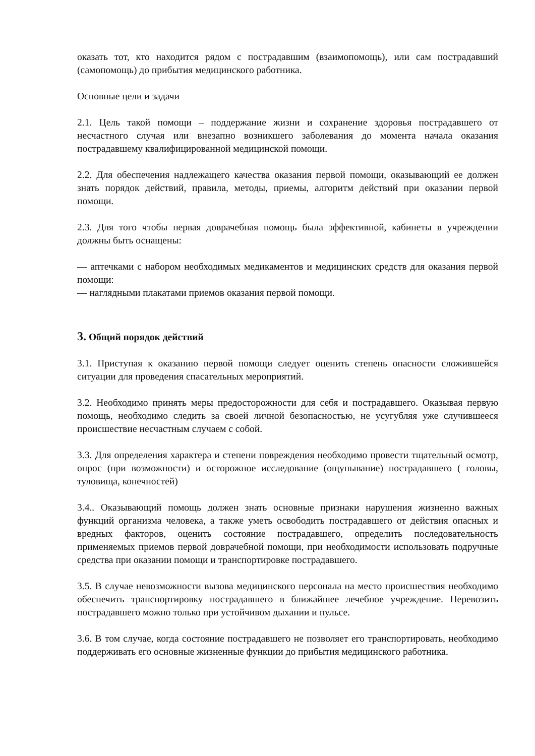оказать тот, кто находится рядом с пострадавшим (взаимопомощь), или сам пострадавший (самопомощь) до прибытия медицинского работника.
Основные цели и задачи
2.1. Цель такой помощи – поддержание жизни и сохранение здоровья пострадавшего от несчастного случая или внезапно возникшего заболевания до момента начала оказания пострадавшему квалифицированной медицинской помощи.
2.2. Для обеспечения надлежащего качества оказания первой помощи, оказывающий ее должен знать порядок действий, правила, методы, приемы, алгоритм действий при оказании первой помощи.
2.3. Для того чтобы первая доврачебная помощь была эффективной, кабинеты в учреждении должны быть оснащены:
— аптечками с набором необходимых медикаментов и медицинских средств для оказания первой помощи:
— наглядными плакатами приемов оказания первой помощи.
3. Общий порядок действий
3.1. Приступая к оказанию первой помощи следует оценить степень опасности сложившейся ситуации для проведения спасательных мероприятий.
3.2. Необходимо принять меры предосторожности для себя и пострадавшего. Оказывая первую помощь, необходимо следить за своей личной безопасностью, не усугубляя уже случившееся происшествие несчастным случаем с собой.
3.3. Для определения характера и степени повреждения необходимо провести тщательный осмотр, опрос (при возможности) и осторожное исследование (ощупывание) пострадавшего ( головы, туловища, конечностей)
3.4.. Оказывающий помощь должен знать основные признаки нарушения жизненно важных функций организма человека, а также уметь освободить пострадавшего от действия опасных и вредных факторов, оценить состояние пострадавшего, определить последовательность применяемых приемов первой доврачебной помощи, при необходимости использовать подручные средства при оказании помощи и транспортировке пострадавшего.
3.5. В случае невозможности вызова медицинского персонала на место происшествия необходимо обеспечить транспортировку пострадавшего в ближайшее лечебное учреждение. Перевозить пострадавшего можно только при устойчивом дыхании и пульсе.
3.6. В том случае, когда состояние пострадавшего не позволяет его транспортировать, необходимо поддерживать его основные жизненные функции до прибытия медицинского работника.